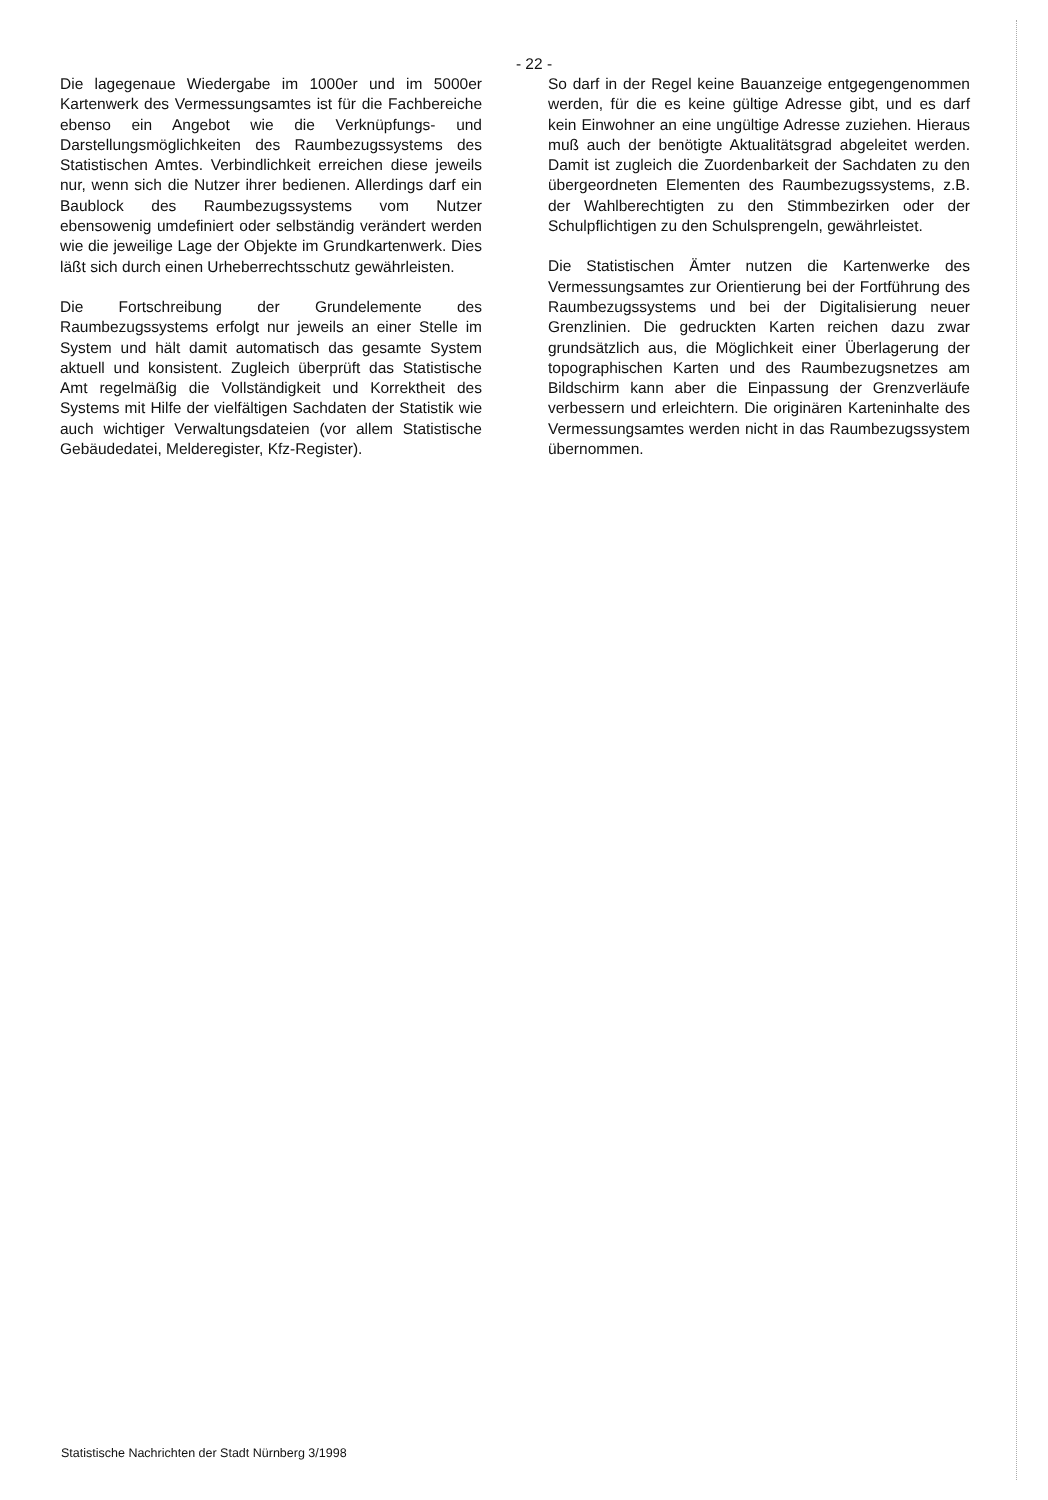- 22 -
Die lagegenaue Wiedergabe im 1000er und im 5000er Kartenwerk des Vermessungsamtes ist für die Fachbereiche ebenso ein Angebot wie die Verknüpfungs- und Darstellungsmöglichkeiten des Raumbezugssystems des Statistischen Amtes. Verbindlichkeit erreichen diese jeweils nur, wenn sich die Nutzer ihrer bedienen. Allerdings darf ein Baublock des Raumbezugssystems vom Nutzer ebensowenig umdefiniert oder selbständig verändert werden wie die jeweilige Lage der Objekte im Grundkartenwerk. Dies läßt sich durch einen Urheberrechtsschutz gewährleisten.
Die Fortschreibung der Grundelemente des Raumbezugssystems erfolgt nur jeweils an einer Stelle im System und hält damit automatisch das gesamte System aktuell und konsistent. Zugleich überprüft das Statistische Amt regelmäßig die Vollständigkeit und Korrektheit des Systems mit Hilfe der vielfältigen Sachdaten der Statistik wie auch wichtiger Verwaltungsdateien (vor allem Statistische Gebäudedatei, Melderegister, Kfz-Register).
So darf in der Regel keine Bauanzeige entgegengenommen werden, für die es keine gültige Adresse gibt, und es darf kein Einwohner an eine ungültige Adresse zuziehen. Hieraus muß auch der benötigte Aktualitätsgrad abgeleitet werden. Damit ist zugleich die Zuordenbarkeit der Sachdaten zu den übergeordneten Elementen des Raumbezugssystems, z.B. der Wahlberechtigten zu den Stimmbezirken oder der Schulpflichtigen zu den Schulsprengeln, gewährleistet.
Die Statistischen Ämter nutzen die Kartenwerke des Vermessungsamtes zur Orientierung bei der Fortführung des Raumbezugssystems und bei der Digitalisierung neuer Grenzlinien. Die gedruckten Karten reichen dazu zwar grundsätzlich aus, die Möglichkeit einer Überlagerung der topographischen Karten und des Raumbezugsnetzes am Bildschirm kann aber die Einpassung der Grenzverläufe verbessern und erleichtern. Die originären Karteninhalte des Vermessungsamtes werden nicht in das Raumbezugssystem übernommen.
Statistische Nachrichten der Stadt Nürnberg 3/1998